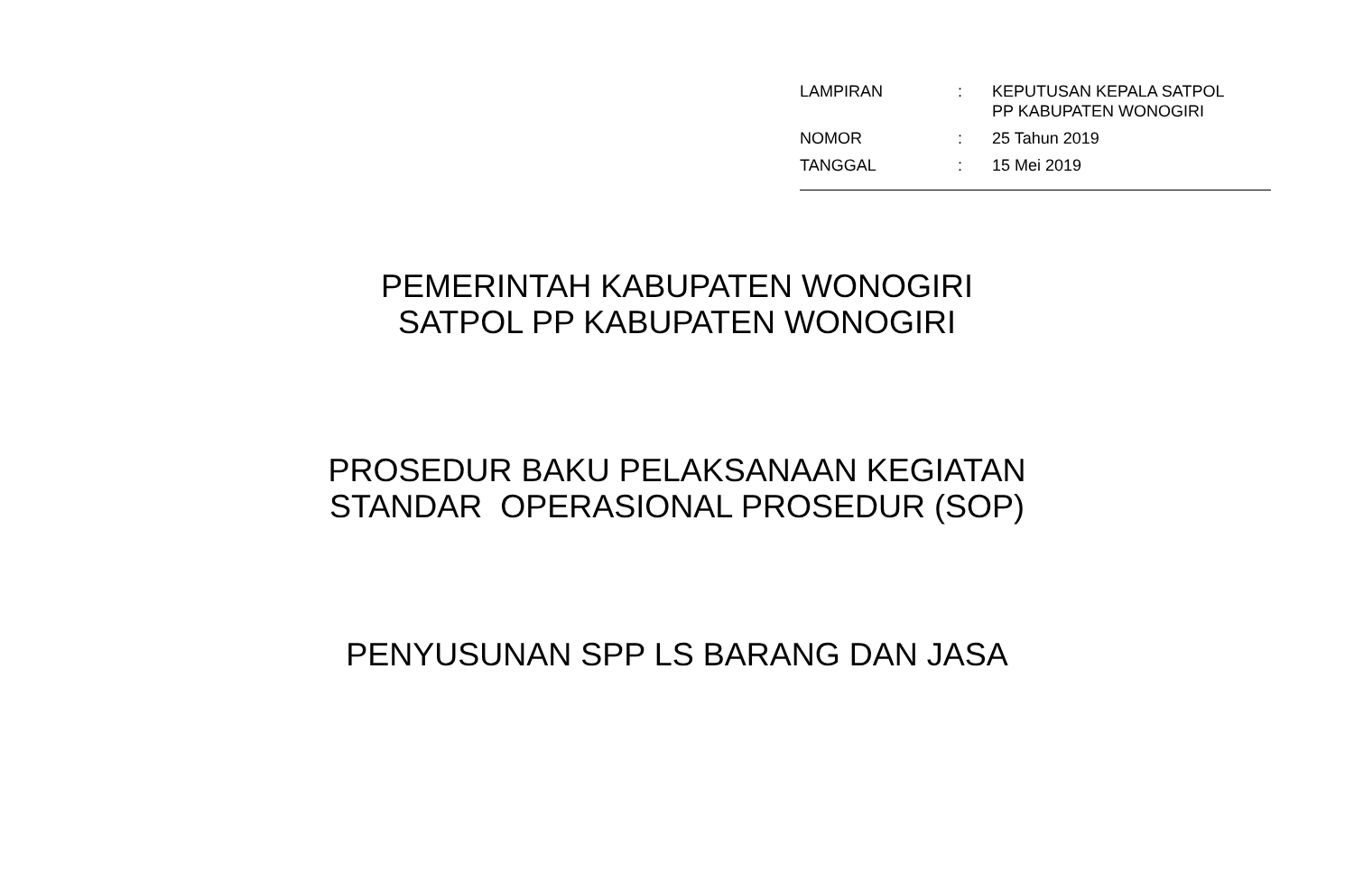| LAMPIRAN | : | KEPUTUSAN KEPALA SATPOL PP KABUPATEN WONOGIRI |
| NOMOR | : | 25 Tahun 2019 |
| TANGGAL | : | 15 Mei 2019 |
PEMERINTAH KABUPATEN WONOGIRI
SATPOL PP KABUPATEN WONOGIRI
PROSEDUR BAKU PELAKSANAAN KEGIATAN
STANDAR OPERASIONAL PROSEDUR (SOP)
PENYUSUNAN SPP LS BARANG DAN JASA